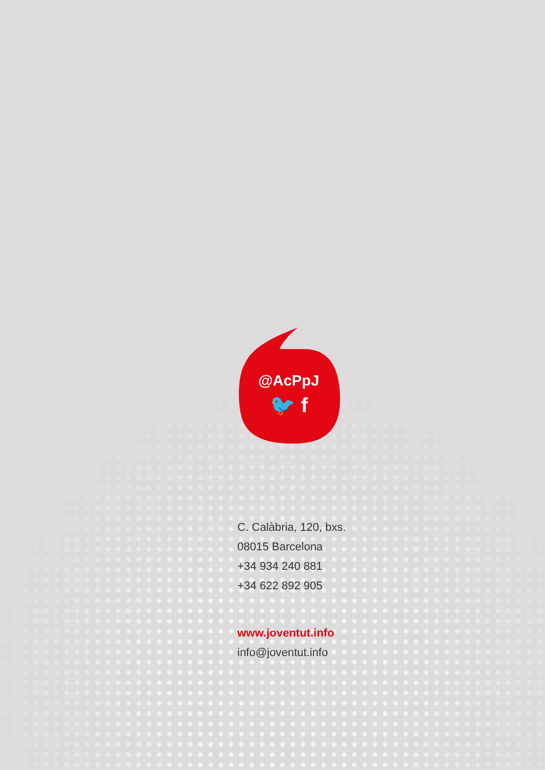@AcPpJ
🐦 f
C. Calàbria, 120, bxs.
08015 Barcelona
+34 934 240 881
+34 622 892 905
www.joventut.info
info@joventut.info